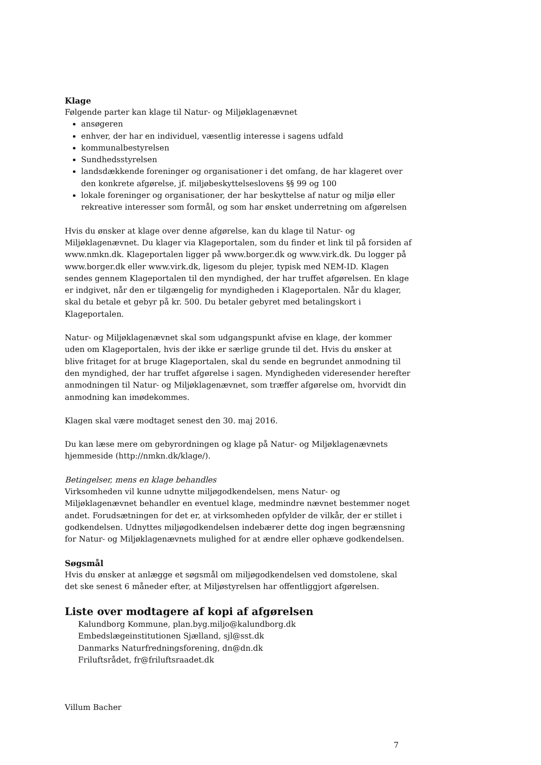Klage
Følgende parter kan klage til Natur- og Miljøklagenævnet
ansøgeren
enhver, der har en individuel, væsentlig interesse i sagens udfald
kommunalbestyrelsen
Sundhedsstyrelsen
landsdækkende foreninger og organisationer i det omfang, de har klageret over den konkrete afgørelse, jf. miljøbeskyttelseslovens §§ 99 og 100
lokale foreninger og organisationer, der har beskyttelse af natur og miljø eller rekreative interesser som formål, og som har ønsket underretning om afgørelsen
Hvis du ønsker at klage over denne afgørelse, kan du klage til Natur- og Miljøklagenævnet. Du klager via Klageportalen, som du finder et link til på forsiden af www.nmkn.dk. Klageportalen ligger på www.borger.dk og www.virk.dk. Du logger på www.borger.dk eller www.virk.dk, ligesom du plejer, typisk med NEM-ID. Klagen sendes gennem Klageportalen til den myndighed, der har truffet afgørelsen. En klage er indgivet, når den er tilgængelig for myndigheden i Klageportalen. Når du klager, skal du betale et gebyr på kr. 500. Du betaler gebyret med betalingskort i Klageportalen.
Natur- og Miljøklagenævnet skal som udgangspunkt afvise en klage, der kommer uden om Klageportalen, hvis der ikke er særlige grunde til det. Hvis du ønsker at blive fritaget for at bruge Klageportalen, skal du sende en begrundet anmodning til den myndighed, der har truffet afgørelse i sagen. Myndigheden videresender herefter anmodningen til Natur- og Miljøklagenævnet, som træffer afgørelse om, hvorvidt din anmodning kan imødekommes.
Klagen skal være modtaget senest den 30. maj 2016.
Du kan læse mere om gebyrordningen og klage på Natur- og Miljøklagenævnets hjemmeside (http://nmkn.dk/klage/).
Betingelser, mens en klage behandles
Virksomheden vil kunne udnytte miljøgodkendelsen, mens Natur- og Miljøklagenævnet behandler en eventuel klage, medmindre nævnet bestemmer noget andet. Forudsætningen for det er, at virksomheden opfylder de vilkår, der er stillet i godkendelsen. Udnyttes miljøgodkendelsen indebærer dette dog ingen begrænsning for Natur- og Miljøklagenævnets mulighed for at ændre eller ophæve godkendelsen.
Søgsmål
Hvis du ønsker at anlægge et søgsmål om miljøgodkendelsen ved domstolene, skal det ske senest 6 måneder efter, at Miljøstyrelsen har offentliggjort afgørelsen.
Liste over modtagere af kopi af afgørelsen
Kalundborg Kommune, plan.byg.miljo@kalundborg.dk
Embedslægeinstitutionen Sjælland, sjl@sst.dk
Danmarks Naturfredningsforening, dn@dn.dk
Friluftsrådet, fr@friluftsraadet.dk
Villum Bacher
7